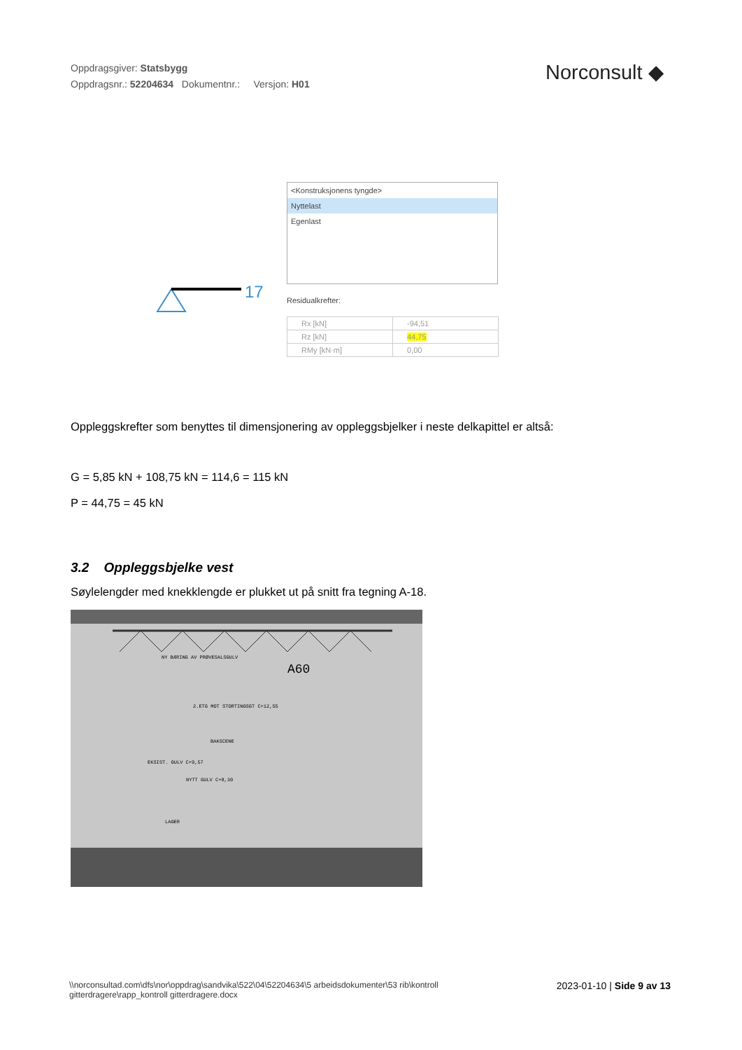Oppdragsgiver: Statsbygg
Oppdragsnr.: 52204634 Dokumentnr.: Versjon: H01
Norconsult ◆
17
<Konstruksjonens tyngde>
Nyttelast
Egenlast
Residualkrefter:
| Rx [kN] | -94,51 |
| Rz [kN] | 44,75 |
| RMy [kN·m] | 0,00 |
Oppleggskrefter som benyttes til dimensjonering av oppleggsbjelker i neste delkapittel er altså:
G = 5,85 kN + 108,75 kN = 114,6 = 115 kN
P = 44,75 = 45 kN
3.2 Oppleggsbjelke vest
Søylelengder med knekklengde er plukket ut på snitt fra tegning A-18.
NY BÆRING AV PRØVESALSGULV
2.ETG MOT STORTINGSGT C+12,55
BAKSCENE
EKSIST. GULV C+9,57
NYTT GULV C+8,30
LAGER
A60
\\norconsultad.com\dfs\nor\oppdrag\sandvika\522\04\52204634\5 arbeidsdokumenter\53 rib\kontroll gitterdragere\rapp_kontroll gitterdragere.docx
2023-01-10 | Side 9 av 13